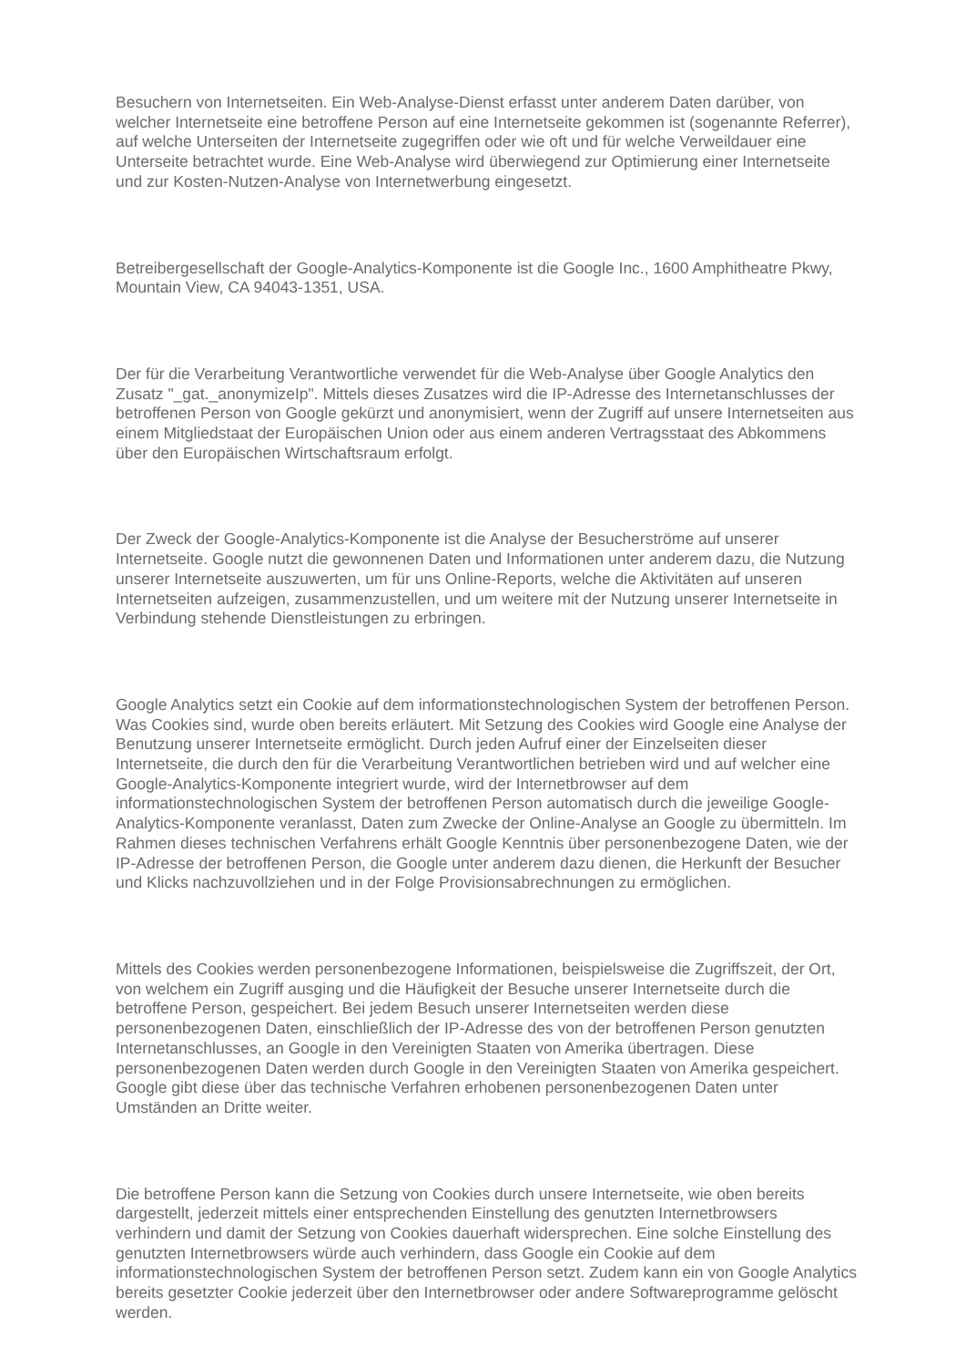Besuchern von Internetseiten. Ein Web-Analyse-Dienst erfasst unter anderem Daten darüber, von welcher Internetseite eine betroffene Person auf eine Internetseite gekommen ist (sogenannte Referrer), auf welche Unterseiten der Internetseite zugegriffen oder wie oft und für welche Verweildauer eine Unterseite betrachtet wurde. Eine Web-Analyse wird überwiegend zur Optimierung einer Internetseite und zur Kosten-Nutzen-Analyse von Internetwerbung eingesetzt.
Betreibergesellschaft der Google-Analytics-Komponente ist die Google Inc., 1600 Amphitheatre Pkwy, Mountain View, CA 94043-1351, USA.
Der für die Verarbeitung Verantwortliche verwendet für die Web-Analyse über Google Analytics den Zusatz "_gat._anonymizeIp". Mittels dieses Zusatzes wird die IP-Adresse des Internetanschlusses der betroffenen Person von Google gekürzt und anonymisiert, wenn der Zugriff auf unsere Internetseiten aus einem Mitgliedstaat der Europäischen Union oder aus einem anderen Vertragsstaat des Abkommens über den Europäischen Wirtschaftsraum erfolgt.
Der Zweck der Google-Analytics-Komponente ist die Analyse der Besucherströme auf unserer Internetseite. Google nutzt die gewonnenen Daten und Informationen unter anderem dazu, die Nutzung unserer Internetseite auszuwerten, um für uns Online-Reports, welche die Aktivitäten auf unseren Internetseiten aufzeigen, zusammenzustellen, und um weitere mit der Nutzung unserer Internetseite in Verbindung stehende Dienstleistungen zu erbringen.
Google Analytics setzt ein Cookie auf dem informationstechnologischen System der betroffenen Person. Was Cookies sind, wurde oben bereits erläutert. Mit Setzung des Cookies wird Google eine Analyse der Benutzung unserer Internetseite ermöglicht. Durch jeden Aufruf einer der Einzelseiten dieser Internetseite, die durch den für die Verarbeitung Verantwortlichen betrieben wird und auf welcher eine Google-Analytics-Komponente integriert wurde, wird der Internetbrowser auf dem informationstechnologischen System der betroffenen Person automatisch durch die jeweilige Google-Analytics-Komponente veranlasst, Daten zum Zwecke der Online-Analyse an Google zu übermitteln. Im Rahmen dieses technischen Verfahrens erhält Google Kenntnis über personenbezogene Daten, wie der IP-Adresse der betroffenen Person, die Google unter anderem dazu dienen, die Herkunft der Besucher und Klicks nachzuvollziehen und in der Folge Provisionsabrechnungen zu ermöglichen.
Mittels des Cookies werden personenbezogene Informationen, beispielsweise die Zugriffszeit, der Ort, von welchem ein Zugriff ausging und die Häufigkeit der Besuche unserer Internetseite durch die betroffene Person, gespeichert. Bei jedem Besuch unserer Internetseiten werden diese personenbezogenen Daten, einschließlich der IP-Adresse des von der betroffenen Person genutzten Internetanschlusses, an Google in den Vereinigten Staaten von Amerika übertragen. Diese personenbezogenen Daten werden durch Google in den Vereinigten Staaten von Amerika gespeichert. Google gibt diese über das technische Verfahren erhobenen personenbezogenen Daten unter Umständen an Dritte weiter.
Die betroffene Person kann die Setzung von Cookies durch unsere Internetseite, wie oben bereits dargestellt, jederzeit mittels einer entsprechenden Einstellung des genutzten Internetbrowsers verhindern und damit der Setzung von Cookies dauerhaft widersprechen. Eine solche Einstellung des genutzten Internetbrowsers würde auch verhindern, dass Google ein Cookie auf dem informationstechnologischen System der betroffenen Person setzt. Zudem kann ein von Google Analytics bereits gesetzter Cookie jederzeit über den Internetbrowser oder andere Softwareprogramme gelöscht werden.